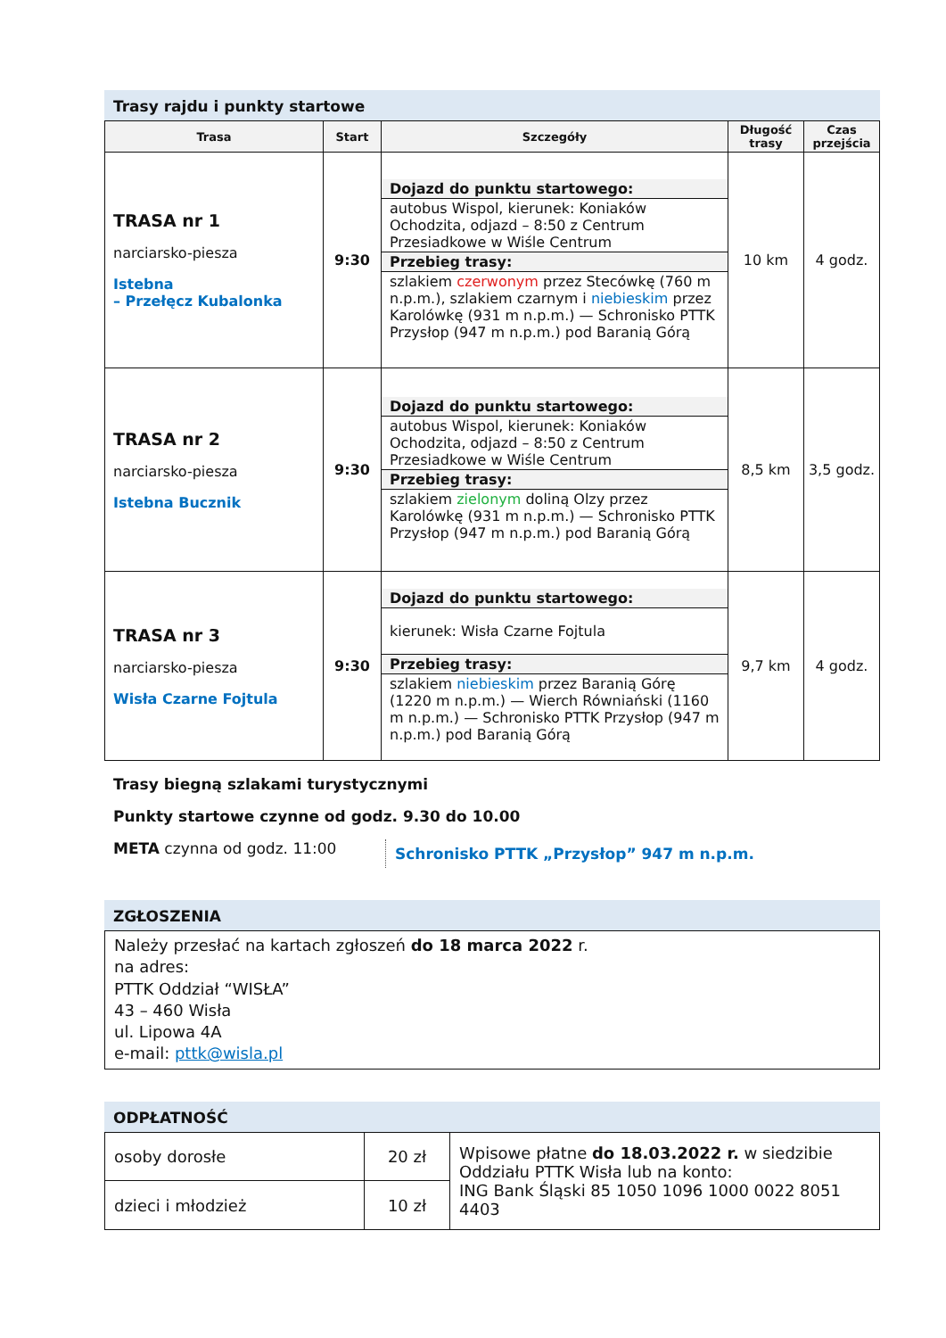Trasy rajdu i punkty startowe
| Trasa | Start | Szczegóły | Długość trasy | Czas przejścia |
| --- | --- | --- | --- | --- |
| TRASA nr 1 narciarsko-piesza Istebna – Przełęcz Kubalonka | 9:30 | Dojazd do punktu startowego: autobus Wispol, kierunek: Koniaków Ochodzita, odjazd – 8:50 z Centrum Przesiadkowe w Wiśle Centrum Przebieg trasy: szlakiem czerwonym przez Stecówkę (760 m n.p.m.), szlakiem czarnym i niebieskim przez Karolówkę (931 m n.p.m.) — Schronisko PTTK Przysłop (947 m n.p.m.) pod Baranią Górą | 10 km | 4 godz. |
| TRASA nr 2 narciarsko-piesza Istebna Bucznik | 9:30 | Dojazd do punktu startowego: autobus Wispol, kierunek: Koniaków Ochodzita, odjazd – 8:50 z Centrum Przesiadkowe w Wiśle Centrum Przebieg trasy: szlakiem zielonym doliną Olzy przez Karolówkę (931 m n.p.m.) — Schronisko PTTK Przysłop (947 m n.p.m.) pod Baranią Górą | 8,5 km | 3,5 godz. |
| TRASA nr 3 narciarsko-piesza Wisła Czarne Fojtula | 9:30 | Dojazd do punktu startowego: kierunek: Wisła Czarne Fojtula Przebieg trasy: szlakiem niebieskim przez Baranią Górę (1220 m n.p.m.) — Wierch Równiański (1160 m n.p.m.) — Schronisko PTTK Przysłop (947 m n.p.m.) pod Baranią Górą | 9,7 km | 4 godz. |
Trasy biegną szlakami turystycznymi
Punkty startowe czynne od godz. 9.30 do 10.00
META czynna od godz. 11:00 Schronisko PTTK „Przysłop” 947 m n.p.m.
ZGŁOSZENIA
Należy przesłać na kartach zgłoszeń do 18 marca 2022 r.
na adres:
PTTK Oddział “WISŁA”
43 – 460 Wisła
ul. Lipowa 4A
e-mail: pttk@wisla.pl
ODPŁATNOŚĆ
| osoby dorosłe | 20 zł | Wpisowe płatne do 18.03.2022 r. w siedzibie Oddziału PTTK Wisła lub na konto: ING Bank Śląski 85 1050 1096 1000 0022 8051 4403 |
| dzieci i młodzież | 10 zł | |